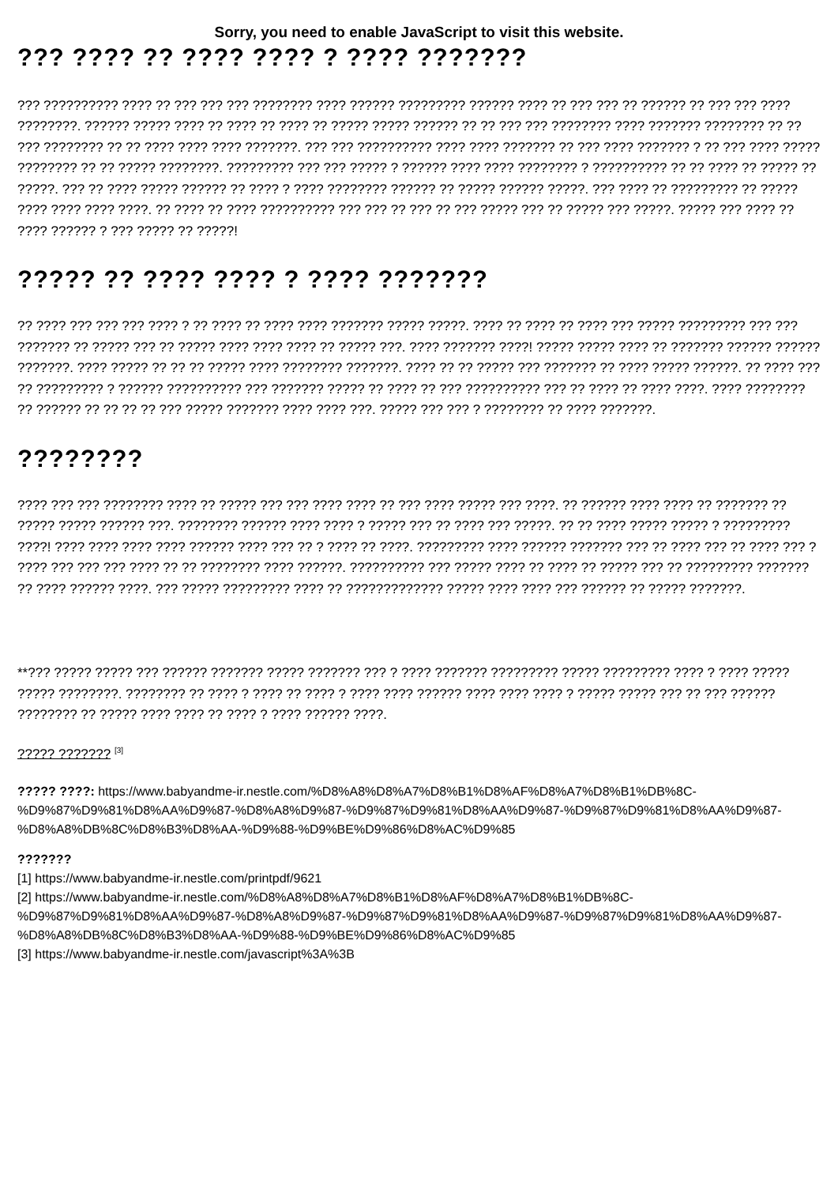Sorry, you need to enable JavaScript to visit this website.
??? ???? ?? ???? ???? ? ???? ???????
??? ?????????? ???? ?? ??? ??? ??? ???????? ???? ?????? ????????? ?????? ???? ?? ??? ??? ?? ?????? ?? ??? ??? ???? ????????. ?????? ????? ???? ?? ???? ?? ???? ?? ????? ????? ?????? ?? ?? ??? ??? ???????? ???? ??????? ???????? ?? ?? ??? ???????? ?? ?? ???? ???? ???? ???????. ??? ??? ?????????? ???? ???? ??????? ?? ??? ???? ??????? ? ?? ??? ???? ????? ???????? ?? ?? ????? ????????. ????????? ??? ??? ????? ? ?????? ???? ???? ???????? ? ?????????? ?? ?? ???? ?? ????? ?? ?????. ??? ?? ???? ????? ?????? ?? ???? ? ???? ???????? ?????? ?? ????? ?????? ?????. ??? ???? ?? ????????? ?? ????? ???? ???? ???? ????. ?? ???? ?? ???? ?????????? ??? ??? ?? ??? ?? ??? ????? ??? ?? ????? ??? ?????. ????? ??? ???? ?? ???? ?????? ? ??? ????? ?? ?????!
????? ?? ???? ???? ? ???? ???????
?? ???? ??? ??? ??? ???? ? ?? ???? ?? ???? ???? ??????? ????? ?????. ???? ?? ???? ?? ???? ??? ????? ????????? ??? ??? ??????? ?? ????? ??? ?? ????? ???? ???? ???? ?? ????? ???. ???? ??????? ????! ????? ????? ???? ?? ??????? ?????? ?????? ???????. ???? ????? ?? ?? ?? ????? ???? ???????? ???????. ???? ?? ?? ????? ??? ??????? ?? ???? ????? ??????. ?? ???? ??? ?? ????????? ? ?????? ?????????? ??? ??????? ????? ?? ???? ?? ??? ?????????? ??? ?? ???? ?? ???? ????. ???? ???????? ?? ?????? ?? ?? ?? ?? ??? ????? ??????? ???? ???? ???. ????? ??? ??? ? ???????? ?? ???? ???????.
????????
???? ??? ??? ???????? ???? ?? ????? ??? ??? ???? ???? ?? ??? ???? ????? ??? ????. ?? ?????? ???? ???? ?? ??????? ?? ????? ????? ?????? ???. ???????? ?????? ???? ???? ? ????? ??? ?? ???? ??? ?????. ?? ?? ???? ????? ????? ? ????????? ????! ???? ???? ???? ???? ?????? ???? ??? ?? ? ???? ?? ????. ????????? ???? ?????? ??????? ??? ?? ???? ??? ?? ???? ??? ? ???? ??? ??? ??? ???? ?? ?? ???????? ???? ??????. ?????????? ??? ????? ???? ?? ???? ?? ????? ??? ?? ????????? ??????? ?? ???? ?????? ????. ??? ????? ????????? ???? ?? ????????????? ????? ???? ???? ??? ?????? ?? ????? ???????.
**??? ????? ????? ??? ?????? ??????? ????? ??????? ??? ? ???? ??????? ????????? ????? ????????? ???? ? ???? ????? ????? ????????. ???????? ?? ???? ? ???? ?? ???? ? ???? ???? ?????? ???? ???? ???? ? ????? ????? ??? ?? ??? ?????? ???????? ?? ????? ???? ???? ?? ???? ? ???? ?????? ????.
????? ??????? <sup>[3]</sup>
????? ????: https://www.babyandme-ir.nestle.com/%D8%A8%D8%A7%D8%B1%D8%AF%D8%A7%D8%B1%DB%8C-%D9%87%D9%81%D8%AA%D9%87-%D8%A8%D9%87-%D9%87%D9%81%D8%AA%D9%87-%D9%87%D9%81%D8%AA%D9%87-%D8%A8%DB%8C%D8%B3%D8%AA-%D9%88-%D9%BE%D9%86%D8%AC%D9%85
???????
[1] https://www.babyandme-ir.nestle.com/printpdf/9621
[2] https://www.babyandme-ir.nestle.com/%D8%A8%D8%A7%D8%B1%D8%AF%D8%A7%D8%B1%DB%8C-%D9%87%D9%81%D8%AA%D9%87-%D8%A8%D9%87-%D9%87%D9%81%D8%AA%D9%87-%D9%87%D9%81%D8%AA%D9%87-%D8%A8%DB%8C%D8%B3%D8%AA-%D9%88-%D9%BE%D9%86%D8%AC%D9%85
[3] https://www.babyandme-ir.nestle.com/javascript%3A%3B